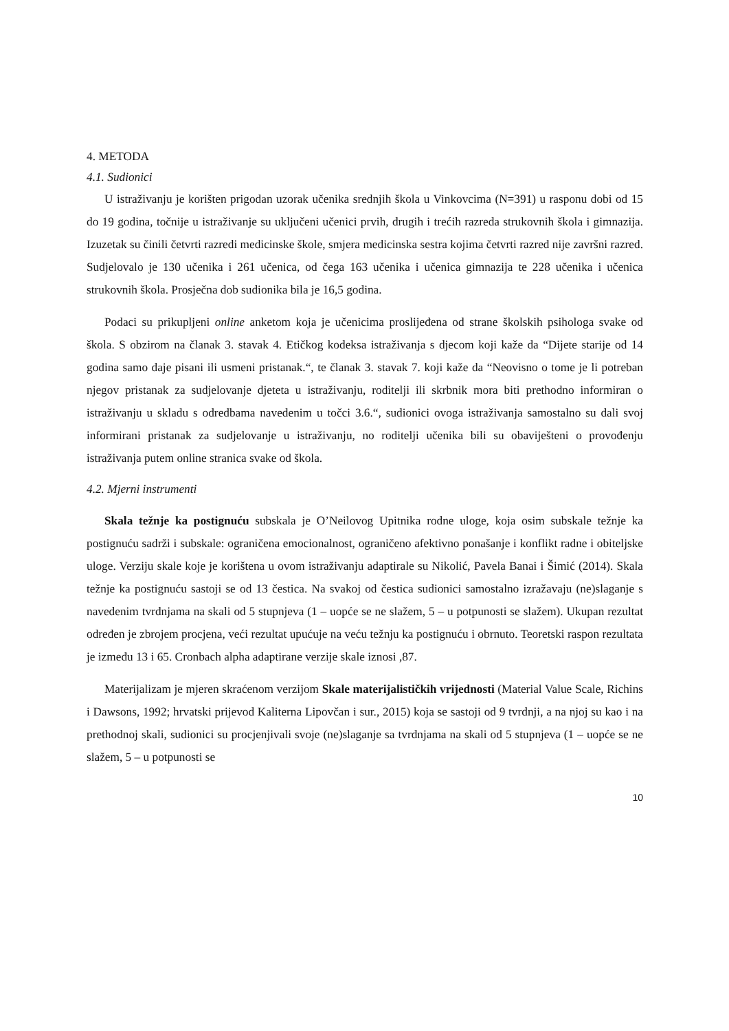4. METODA
4.1. Sudionici
U istraživanju je korišten prigodan uzorak učenika srednjih škola u Vinkovcima (N=391) u rasponu dobi od 15 do 19 godina, točnije u istraživanje su uključeni učenici prvih, drugih i trećih razreda strukovnih škola i gimnazija. Izuzetak su činili četvrti razredi medicinske škole, smjera medicinska sestra kojima četvrti razred nije završni razred. Sudjelovalo je 130 učenika i 261 učenica, od čega 163 učenika i učenica gimnazija te 228 učenika i učenica strukovnih škola. Prosječna dob sudionika bila je 16,5 godina.
Podaci su prikupljeni online anketom koja je učenicima proslijeđena od strane školskih psihologa svake od škola. S obzirom na članak 3. stavak 4. Etičkog kodeksa istraživanja s djecom koji kaže da “Dijete starije od 14 godina samo daje pisani ili usmeni pristanak.“, te članak 3. stavak 7. koji kaže da “Neovisno o tome je li potreban njegov pristanak za sudjelovanje djeteta u istraživanju, roditelji ili skrbnik mora biti prethodno informiran o istraživanju u skladu s odredbama navedenim u točci 3.6.“, sudionici ovoga istraživanja samostalno su dali svoj informirani pristanak za sudjelovanje u istraživanju, no roditelji učenika bili su obaviješteni o provođenju istraživanja putem online stranica svake od škola.
4.2. Mjerni instrumenti
Skala težnje ka postignuću subskala je O’Neilovog Upitnika rodne uloge, koja osim subskale težnje ka postignuću sadrži i subskale: ograničena emocionalnost, ograničeno afektivno ponašanje i konflikt radne i obiteljske uloge. Verziju skale koje je korištena u ovom istraživanju adaptirale su Nikolić, Pavela Banai i Šimić (2014). Skala težnje ka postignuću sastoji se od 13 čestica. Na svakoj od čestica sudionici samostalno izražavaju (ne)slaganje s navedenim tvrdnjama na skali od 5 stupnjeva (1 – uopće se ne slažem, 5 – u potpunosti se slažem). Ukupan rezultat određen je zbrojem procjena, veći rezultat upućuje na veću težnju ka postignuću i obrnuto. Teoretski raspon rezultata je između 13 i 65. Cronbach alpha adaptirane verzije skale iznosi ,87.
Materijalizam je mjeren skraćenom verzijom Skale materijalističkih vrijednosti (Material Value Scale, Richins i Dawsons, 1992; hrvatski prijevod Kaliterna Lipovčan i sur., 2015) koja se sastoji od 9 tvrdnji, a na njoj su kao i na prethodnoj skali, sudionici su procjenjivali svoje (ne)slaganje sa tvrdnjama na skali od 5 stupnjeva (1 – uopće se ne slažem, 5 – u potpunosti se
10